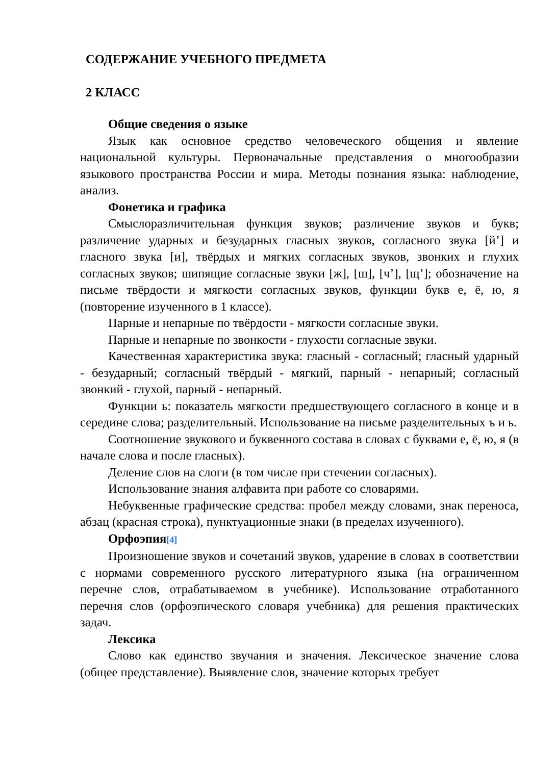СОДЕРЖАНИЕ УЧЕБНОГО ПРЕДМЕТА
2 КЛАСС
Общие сведения о языке
Язык как основное средство человеческого общения и явление национальной культуры. Первоначальные представления о многообразии языкового пространства России и мира. Методы познания языка: наблюдение, анализ.
Фонетика и графика
Смыслоразличительная функция звуков; различение звуков и букв; различение ударных и безударных гласных звуков, согласного звука [й’] и гласного звука [и], твёрдых и мягких согласных звуков, звонких и глухих согласных звуков; шипящие согласные звуки [ж], [ш], [ч’], [щ’]; обозначение на письме твёрдости и мягкости согласных звуков, функции букв е, ё, ю, я (повторение изученного в 1 классе).
Парные и непарные по твёрдости - мягкости согласные звуки.
Парные и непарные по звонкости - глухости согласные звуки.
Качественная характеристика звука: гласный - согласный; гласный ударный - безударный; согласный твёрдый - мягкий, парный - непарный; согласный звонкий - глухой, парный - непарный.
Функции ь: показатель мягкости предшествующего согласного в конце и в середине слова; разделительный. Использование на письме разделительных ъ и ь.
Соотношение звукового и буквенного состава в словах с буквами е, ё, ю, я (в начале слова и после гласных).
Деление слов на слоги (в том числе при стечении согласных).
Использование знания алфавита при работе со словарями.
Небуквенные графические средства: пробел между словами, знак переноса, абзац (красная строка), пунктуационные знаки (в пределах изученного).
Орфоэпия<sup>[4]</sup>
Произношение звуков и сочетаний звуков, ударение в словах в соответствии с нормами современного русского литературного языка (на ограниченном перечне слов, отрабатываемом в учебнике). Использование отработанного перечня слов (орфоэпического словаря учебника) для решения практических задач.
Лексика
Слово как единство звучания и значения. Лексическое значение слова (общее представление). Выявление слов, значение которых требует